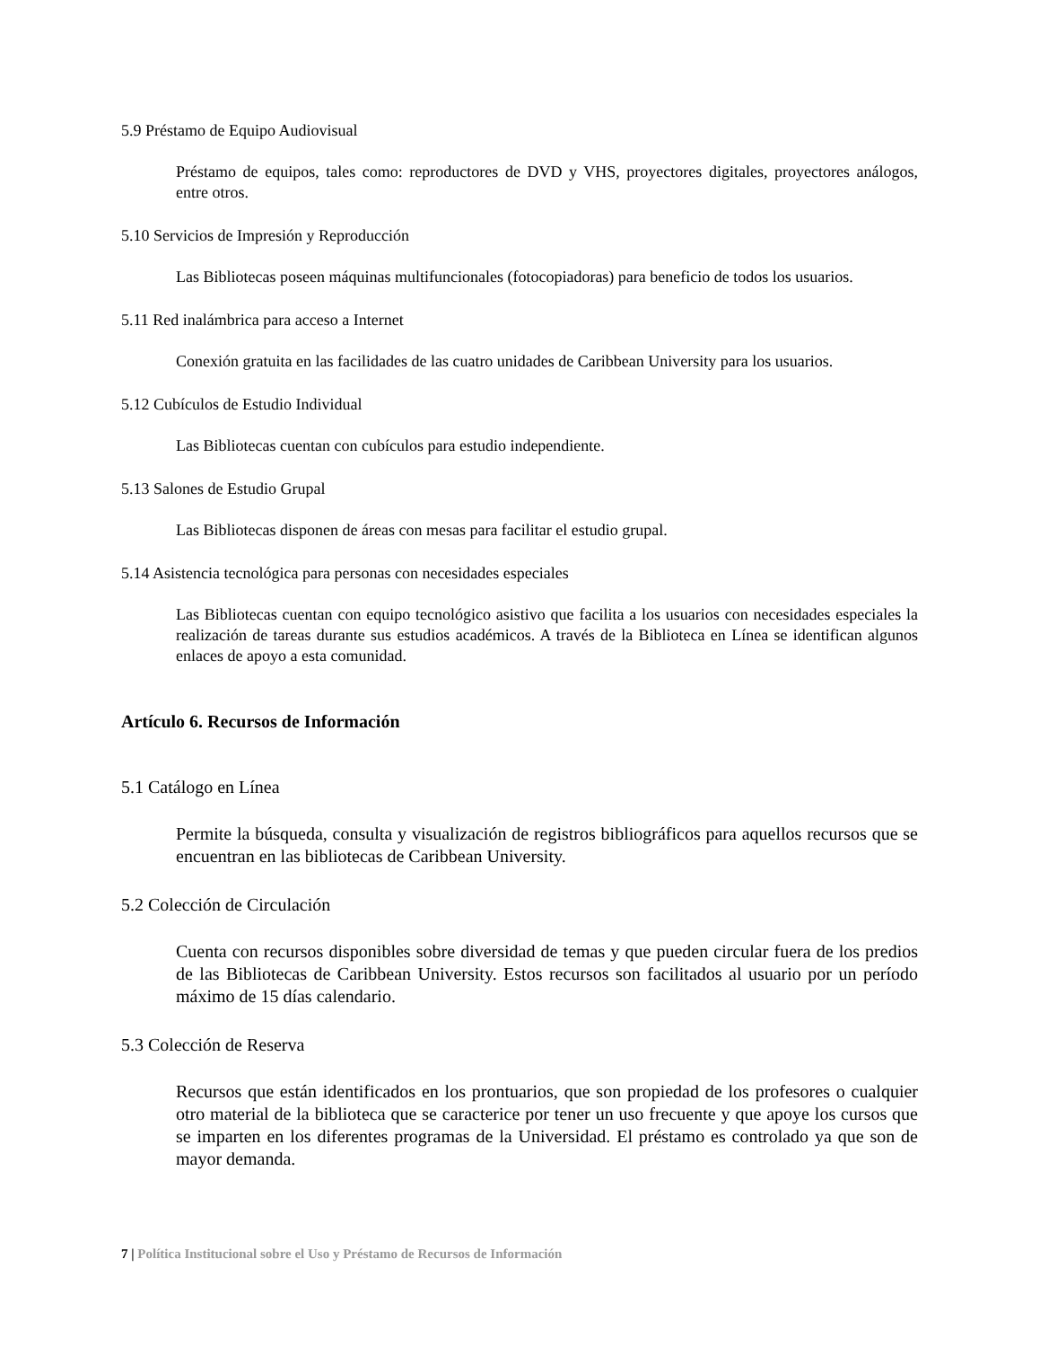5.9 Préstamo de Equipo Audiovisual
Préstamo de equipos, tales como: reproductores de DVD y VHS, proyectores digitales, proyectores análogos, entre otros.
5.10 Servicios de Impresión y Reproducción
Las Bibliotecas poseen máquinas multifuncionales (fotocopiadoras) para beneficio de todos los usuarios.
5.11 Red inalámbrica para acceso a Internet
Conexión gratuita en las facilidades de las cuatro unidades de Caribbean University para los usuarios.
5.12 Cubículos de Estudio Individual
Las Bibliotecas cuentan con cubículos para estudio independiente.
5.13 Salones de Estudio Grupal
Las Bibliotecas disponen de áreas con mesas para facilitar el estudio grupal.
5.14 Asistencia tecnológica para personas con necesidades especiales
Las Bibliotecas cuentan con equipo tecnológico asistivo que facilita a los usuarios con necesidades especiales la realización de tareas durante sus estudios académicos. A través de la Biblioteca en Línea se identifican algunos enlaces de apoyo a esta comunidad.
Artículo 6. Recursos de Información
5.1 Catálogo en Línea
Permite la búsqueda, consulta y visualización de registros bibliográficos para aquellos recursos que se encuentran en las bibliotecas de Caribbean University.
5.2 Colección de Circulación
Cuenta con recursos disponibles sobre diversidad de temas y que pueden circular fuera de los predios de las Bibliotecas de Caribbean University. Estos recursos son facilitados al usuario por un período máximo de 15 días calendario.
5.3 Colección de Reserva
Recursos que están identificados en los prontuarios, que son propiedad de los profesores o cualquier otro material de la biblioteca que se caracterice por tener un uso frecuente y que apoye los cursos que se imparten en los diferentes programas de la Universidad. El préstamo es controlado ya que son de mayor demanda.
7 | Política Institucional sobre el Uso y Préstamo de Recursos de Información